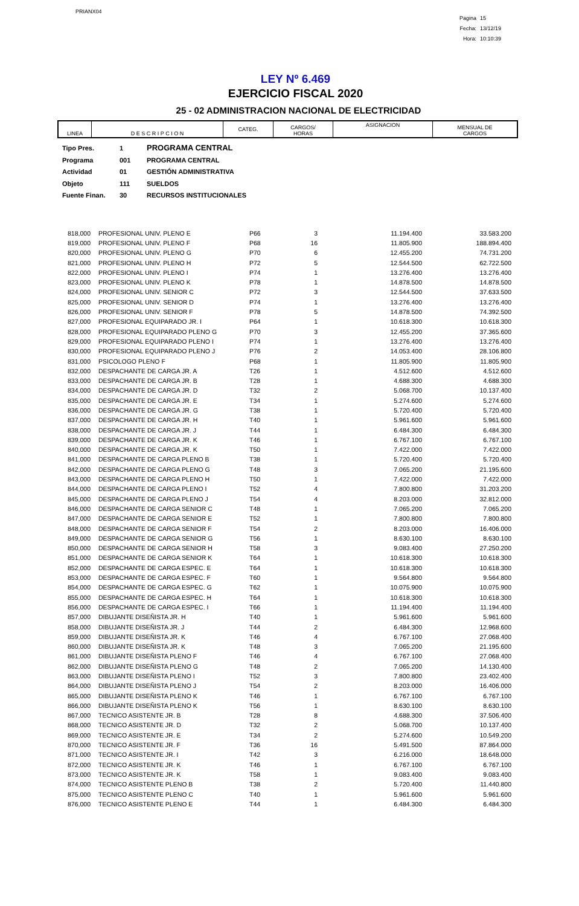PRIANX04
Pagina 15
Fecha: 13/12/19
Hora: 10:10:39
LEY Nº 6.469
EJERCICIO FISCAL 2020
25 - 02 ADMINISTRACION NACIONAL DE ELECTRICIDAD
| LINEA | D E S C R I P C I O N | CATEG. | CARGOS/ HORAS | ASIGNACION | MENSUAL DE CARGOS |
| --- | --- | --- | --- | --- | --- |
Tipo Pres. 1 PROGRAMA CENTRAL
Programa 001 PROGRAMA CENTRAL
Actividad 01 GESTIÓN ADMINISTRATIVA
Objeto 111 SUELDOS
Fuente Finan. 30 RECURSOS INSTITUCIONALES
| 818,000 | PROFESIONAL UNIV. PLENO E | P66 | 3 | 11.194.400 | 33.583.200 |
| 819,000 | PROFESIONAL UNIV. PLENO F | P68 | 16 | 11.805.900 | 188.894.400 |
| 820,000 | PROFESIONAL UNIV. PLENO G | P70 | 6 | 12.455.200 | 74.731.200 |
| 821,000 | PROFESIONAL UNIV. PLENO H | P72 | 5 | 12.544.500 | 62.722.500 |
| 822,000 | PROFESIONAL UNIV. PLENO I | P74 | 1 | 13.276.400 | 13.276.400 |
| 823,000 | PROFESIONAL UNIV. PLENO K | P78 | 1 | 14.878.500 | 14.878.500 |
| 824,000 | PROFESIONAL UNIV. SENIOR C | P72 | 3 | 12.544.500 | 37.633.500 |
| 825,000 | PROFESIONAL UNIV. SENIOR D | P74 | 1 | 13.276.400 | 13.276.400 |
| 826,000 | PROFESIONAL UNIV. SENIOR F | P78 | 5 | 14.878.500 | 74.392.500 |
| 827,000 | PROFESIONAL EQUIPARADO JR. I | P64 | 1 | 10.618.300 | 10.618.300 |
| 828,000 | PROFESIONAL EQUIPARADO PLENO G | P70 | 3 | 12.455.200 | 37.365.600 |
| 829,000 | PROFESIONAL EQUIPARADO PLENO I | P74 | 1 | 13.276.400 | 13.276.400 |
| 830,000 | PROFESIONAL EQUIPARADO PLENO J | P76 | 2 | 14.053.400 | 28.106.800 |
| 831,000 | PSICOLOGO PLENO F | P68 | 1 | 11.805.900 | 11.805.900 |
| 832,000 | DESPACHANTE DE CARGA JR. A | T26 | 1 | 4.512.600 | 4.512.600 |
| 833,000 | DESPACHANTE DE CARGA JR. B | T28 | 1 | 4.688.300 | 4.688.300 |
| 834,000 | DESPACHANTE DE CARGA JR. D | T32 | 2 | 5.068.700 | 10.137.400 |
| 835,000 | DESPACHANTE DE CARGA JR. E | T34 | 1 | 5.274.600 | 5.274.600 |
| 836,000 | DESPACHANTE DE CARGA JR. G | T38 | 1 | 5.720.400 | 5.720.400 |
| 837,000 | DESPACHANTE DE CARGA JR. H | T40 | 1 | 5.961.600 | 5.961.600 |
| 838,000 | DESPACHANTE DE CARGA JR. J | T44 | 1 | 6.484.300 | 6.484.300 |
| 839,000 | DESPACHANTE DE CARGA JR. K | T46 | 1 | 6.767.100 | 6.767.100 |
| 840,000 | DESPACHANTE DE CARGA JR. K | T50 | 1 | 7.422.000 | 7.422.000 |
| 841,000 | DESPACHANTE DE CARGA PLENO B | T38 | 1 | 5.720.400 | 5.720.400 |
| 842,000 | DESPACHANTE DE CARGA PLENO G | T48 | 3 | 7.065.200 | 21.195.600 |
| 843,000 | DESPACHANTE DE CARGA PLENO H | T50 | 1 | 7.422.000 | 7.422.000 |
| 844,000 | DESPACHANTE DE CARGA PLENO I | T52 | 4 | 7.800.800 | 31.203.200 |
| 845,000 | DESPACHANTE DE CARGA PLENO J | T54 | 4 | 8.203.000 | 32.812.000 |
| 846,000 | DESPACHANTE DE CARGA SENIOR C | T48 | 1 | 7.065.200 | 7.065.200 |
| 847,000 | DESPACHANTE DE CARGA SENIOR E | T52 | 1 | 7.800.800 | 7.800.800 |
| 848,000 | DESPACHANTE DE CARGA SENIOR F | T54 | 2 | 8.203.000 | 16.406.000 |
| 849,000 | DESPACHANTE DE CARGA SENIOR G | T56 | 1 | 8.630.100 | 8.630.100 |
| 850,000 | DESPACHANTE DE CARGA SENIOR H | T58 | 3 | 9.083.400 | 27.250.200 |
| 851,000 | DESPACHANTE DE CARGA SENIOR K | T64 | 1 | 10.618.300 | 10.618.300 |
| 852,000 | DESPACHANTE DE CARGA ESPEC. E | T64 | 1 | 10.618.300 | 10.618.300 |
| 853,000 | DESPACHANTE DE CARGA ESPEC. F | T60 | 1 | 9.564.800 | 9.564.800 |
| 854,000 | DESPACHANTE DE CARGA ESPEC. G | T62 | 1 | 10.075.900 | 10.075.900 |
| 855,000 | DESPACHANTE DE CARGA ESPEC. H | T64 | 1 | 10.618.300 | 10.618.300 |
| 856,000 | DESPACHANTE DE CARGA ESPEC. I | T66 | 1 | 11.194.400 | 11.194.400 |
| 857,000 | DIBUJANTE DISEÑISTA JR. H | T40 | 1 | 5.961.600 | 5.961.600 |
| 858,000 | DIBUJANTE DISEÑISTA JR. J | T44 | 2 | 6.484.300 | 12.968.600 |
| 859,000 | DIBUJANTE DISEÑISTA JR. K | T46 | 4 | 6.767.100 | 27.068.400 |
| 860,000 | DIBUJANTE DISEÑISTA JR. K | T48 | 3 | 7.065.200 | 21.195.600 |
| 861,000 | DIBUJANTE DISEÑISTA PLENO F | T46 | 4 | 6.767.100 | 27.068.400 |
| 862,000 | DIBUJANTE DISEÑISTA PLENO G | T48 | 2 | 7.065.200 | 14.130.400 |
| 863,000 | DIBUJANTE DISEÑISTA PLENO I | T52 | 3 | 7.800.800 | 23.402.400 |
| 864,000 | DIBUJANTE DISEÑISTA PLENO J | T54 | 2 | 8.203.000 | 16.406.000 |
| 865,000 | DIBUJANTE DISEÑISTA PLENO K | T46 | 1 | 6.767.100 | 6.767.100 |
| 866,000 | DIBUJANTE DISEÑISTA PLENO K | T56 | 1 | 8.630.100 | 8.630.100 |
| 867,000 | TECNICO ASISTENTE JR. B | T28 | 8 | 4.688.300 | 37.506.400 |
| 868,000 | TECNICO ASISTENTE JR. D | T32 | 2 | 5.068.700 | 10.137.400 |
| 869,000 | TECNICO ASISTENTE JR. E | T34 | 2 | 5.274.600 | 10.549.200 |
| 870,000 | TECNICO ASISTENTE JR. F | T36 | 16 | 5.491.500 | 87.864.000 |
| 871,000 | TECNICO ASISTENTE JR. I | T42 | 3 | 6.216.000 | 18.648.000 |
| 872,000 | TECNICO ASISTENTE JR. K | T46 | 1 | 6.767.100 | 6.767.100 |
| 873,000 | TECNICO ASISTENTE JR. K | T58 | 1 | 9.083.400 | 9.083.400 |
| 874,000 | TECNICO ASISTENTE PLENO B | T38 | 2 | 5.720.400 | 11.440.800 |
| 875,000 | TECNICO ASISTENTE PLENO C | T40 | 1 | 5.961.600 | 5.961.600 |
| 876,000 | TECNICO ASISTENTE PLENO E | T44 | 1 | 6.484.300 | 6.484.300 |